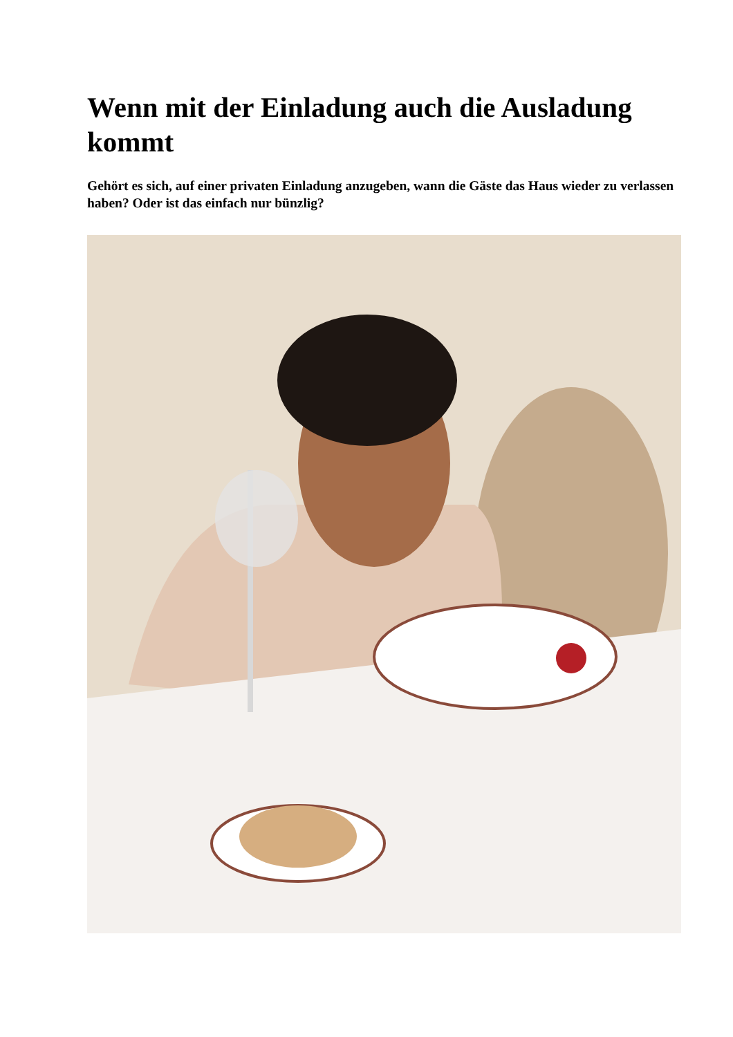Wenn mit der Einladung auch die Ausladung kommt
Gehört es sich, auf einer privaten Einladung anzugeben, wann die Gäste das Haus wieder zu verlassen haben? Oder ist das einfach nur bünzlig?